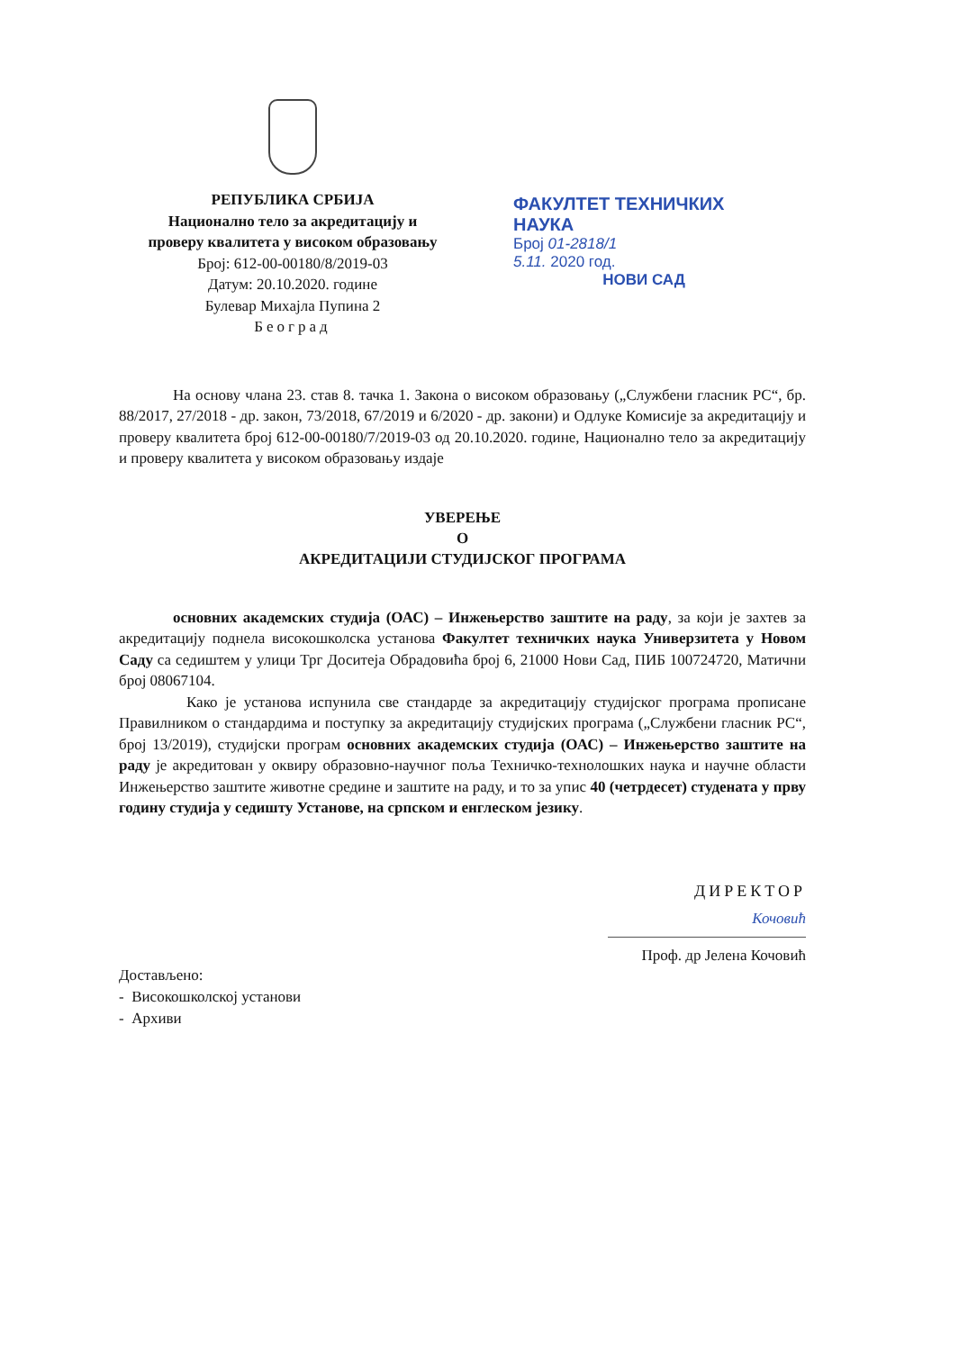РЕПУБЛИКА СРБИЈА
Национално тело за акредитацију и
проверу квалитета у високом образовању
Број: 612-00-00180/8/2019-03
Датум: 20.10.2020. године
Булевар Михајла Пупина 2
Београд
ФАКУЛТЕТ ТЕХНИЧКИХ НАУКА
Број 01-2818/1
5.11. 2020 год.
НОВИ САД
На основу члана 23. став 8. тачка 1. Закона о високом образовању („Службени гласник РС“, бр. 88/2017, 27/2018 - др. закон, 73/2018, 67/2019 и 6/2020 - др. закони) и Одлуке Комисије за акредитацију и проверу квалитета број 612-00-00180/7/2019-03 од 20.10.2020. године, Национално тело за акредитацију и проверу квалитета у високом образовању издаје
УВЕРЕЊЕ
О
АКРЕДИТАЦИЈИ СТУДИЈСКОГ ПРОГРАМА
основних академских студија (ОАС) – Инжењерство заштите на раду, за који је захтев за акредитацију поднела високошколска установа Факултет техничких наука Универзитета у Новом Саду са седиштем у улици Трг Доситеја Обрадовића број 6, 21000 Нови Сад, ПИБ 100724720, Матични број 08067104.
Како је установа испунила све стандарде за акредитацију студијског програма прописане Правилником о стандардима и поступку за акредитацију студијских програма („Службени гласник РС“, број 13/2019), студијски програм основних академских студија (ОАС) – Инжењерство заштите на раду је акредитован у оквиру образовно-научног поља Техничко-технолошких наука и научне области Инжењерство заштите животне средине и заштите на раду, и то за упис 40 (четрдесет) студената у прву годину студија у седишту Установе, на српском и енглеском језику.
ДИРЕКТОР
Кочовић
Проф. др Јелена Кочовић
Достављено:
- Високошколској установи
- Архиви